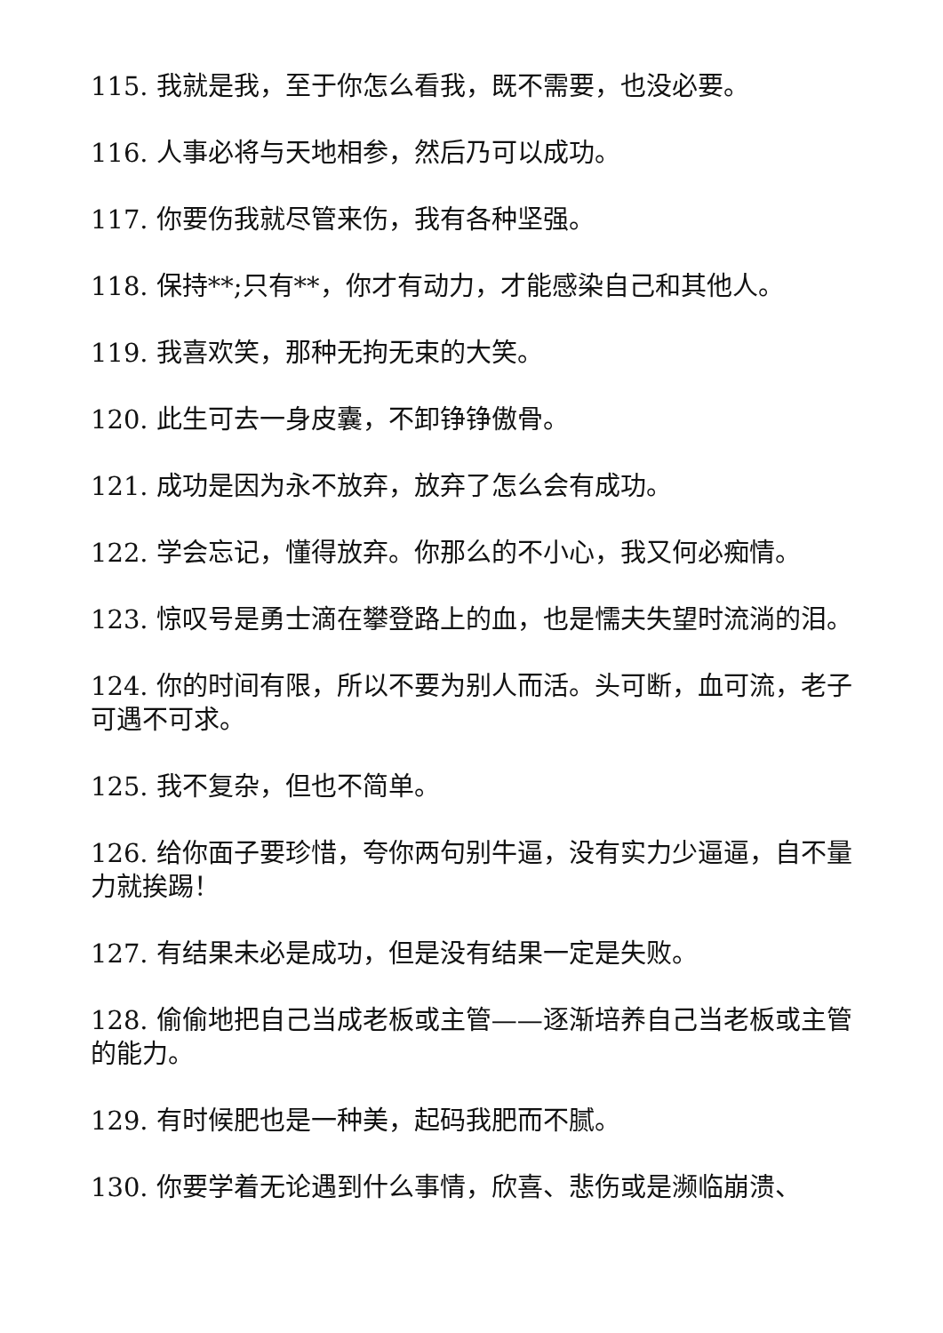115. 我就是我，至于你怎么看我，既不需要，也没必要。
116. 人事必将与天地相参，然后乃可以成功。
117. 你要伤我就尽管来伤，我有各种坚强。
118. 保持**;只有**，你才有动力，才能感染自己和其他人。
119. 我喜欢笑，那种无拘无束的大笑。
120. 此生可去一身皮囊，不卸铮铮傲骨。
121. 成功是因为永不放弃，放弃了怎么会有成功。
122. 学会忘记，懂得放弃。你那么的不小心，我又何必痴情。
123. 惊叹号是勇士滴在攀登路上的血，也是懦夫失望时流淌的泪。
124. 你的时间有限，所以不要为别人而活。头可断，血可流，老子可遇不可求。
125. 我不复杂，但也不简单。
126. 给你面子要珍惜，夸你两句别牛逼，没有实力少逼逼，自不量力就挨踢！
127. 有结果未必是成功，但是没有结果一定是失败。
128. 偷偷地把自己当成老板或主管——逐渐培养自己当老板或主管的能力。
129. 有时候肥也是一种美，起码我肥而不腻。
130. 你要学着无论遇到什么事情，欣喜、悲伤或是濒临崩溃、